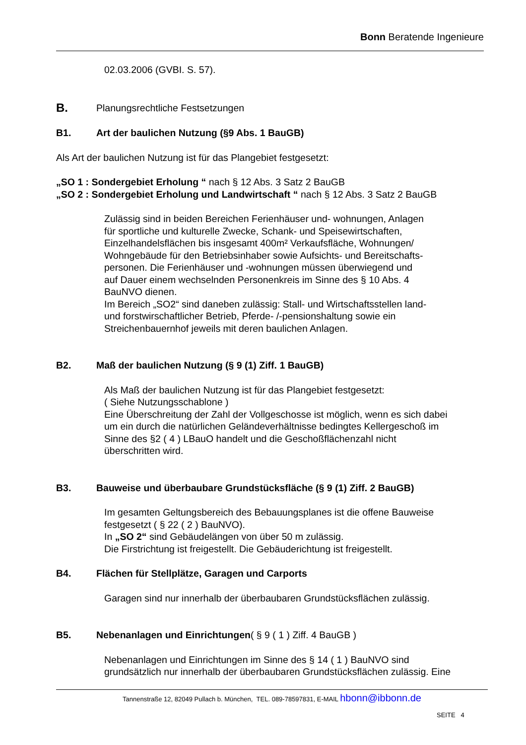Bonn Beratende Ingenieure
02.03.2006 (GVBI. S. 57).
B. Planungsrechtliche Festsetzungen
B1. Art der baulichen Nutzung (§9 Abs. 1 BauGB)
Als Art der baulichen Nutzung ist für das Plangebiet festgesetzt:
„SO 1 : Sondergebiet Erholung “ nach § 12 Abs. 3 Satz 2 BauGB
„SO 2 : Sondergebiet Erholung und Landwirtschaft “ nach § 12 Abs. 3 Satz 2 BauGB
Zulässig sind in beiden Bereichen Ferienhäuser und- wohnungen, Anlagen
für sportliche und kulturelle Zwecke, Schank- und Speisewirtschaften,
Einzelhandelsflächen bis insgesamt 400m² Verkaufsfläche, Wohnungen/
Wohngebäude für den Betriebsinhaber sowie Aufsichts- und Bereitschafts-
personen. Die Ferienhäuser und -wohnungen müssen überwiegend und
auf Dauer einem wechselnden Personenkreis im Sinne des § 10 Abs. 4
BauNVO dienen.
Im Bereich „SO2“ sind daneben zulässig: Stall- und Wirtschaftsstellen land-
und forstwirschaftlicher Betrieb, Pferde- /-pensionshaltung sowie ein
Streichenbauernhof jeweils mit deren baulichen Anlagen.
B2. Maß der baulichen Nutzung (§ 9 (1) Ziff. 1 BauGB)
Als Maß der baulichen Nutzung ist für das Plangebiet festgesetzt:
( Siehe Nutzungsschablone )
Eine Überschreitung der Zahl der Vollgeschosse ist möglich, wenn es sich dabei
um ein durch die natürlichen Geländeverhältnisse bedingtes Kellergeschoß im
Sinne des §2 ( 4 ) LBauO handelt und die Geschoßflächenzahl nicht
überschritten wird.
B3. Bauweise und überbaubare Grundstücksfläche (§ 9 (1) Ziff. 2 BauGB)
Im gesamten Geltungsbereich des Bebauungsplanes ist die offene Bauweise
festgesetzt ( § 22 ( 2 ) BauNVO).
In „SO 2“ sind Gebäudelängen von über 50 m zulässig.
Die Firstrichtung ist freigestellt. Die Gebäuderichtung ist freigestellt.
B4. Flächen für Stellplätze, Garagen und Carports
Garagen sind nur innerhalb der überbaubaren Grundstücksflächen zulässig.
B5. Nebenanlagen und Einrichtungen( § 9 ( 1 ) Ziff. 4 BauGB )
Nebenanlagen und Einrichtungen im Sinne des § 14 ( 1 ) BauNVO sind
grundsätzlich nur innerhalb der überbaubaren Grundstücksflächen zulässig. Eine
Tannenstraße 12, 82049 Pullach b. München, TEL. 089-78597831, E-MAIL hbonn@ibbonn.de
SEITE 4